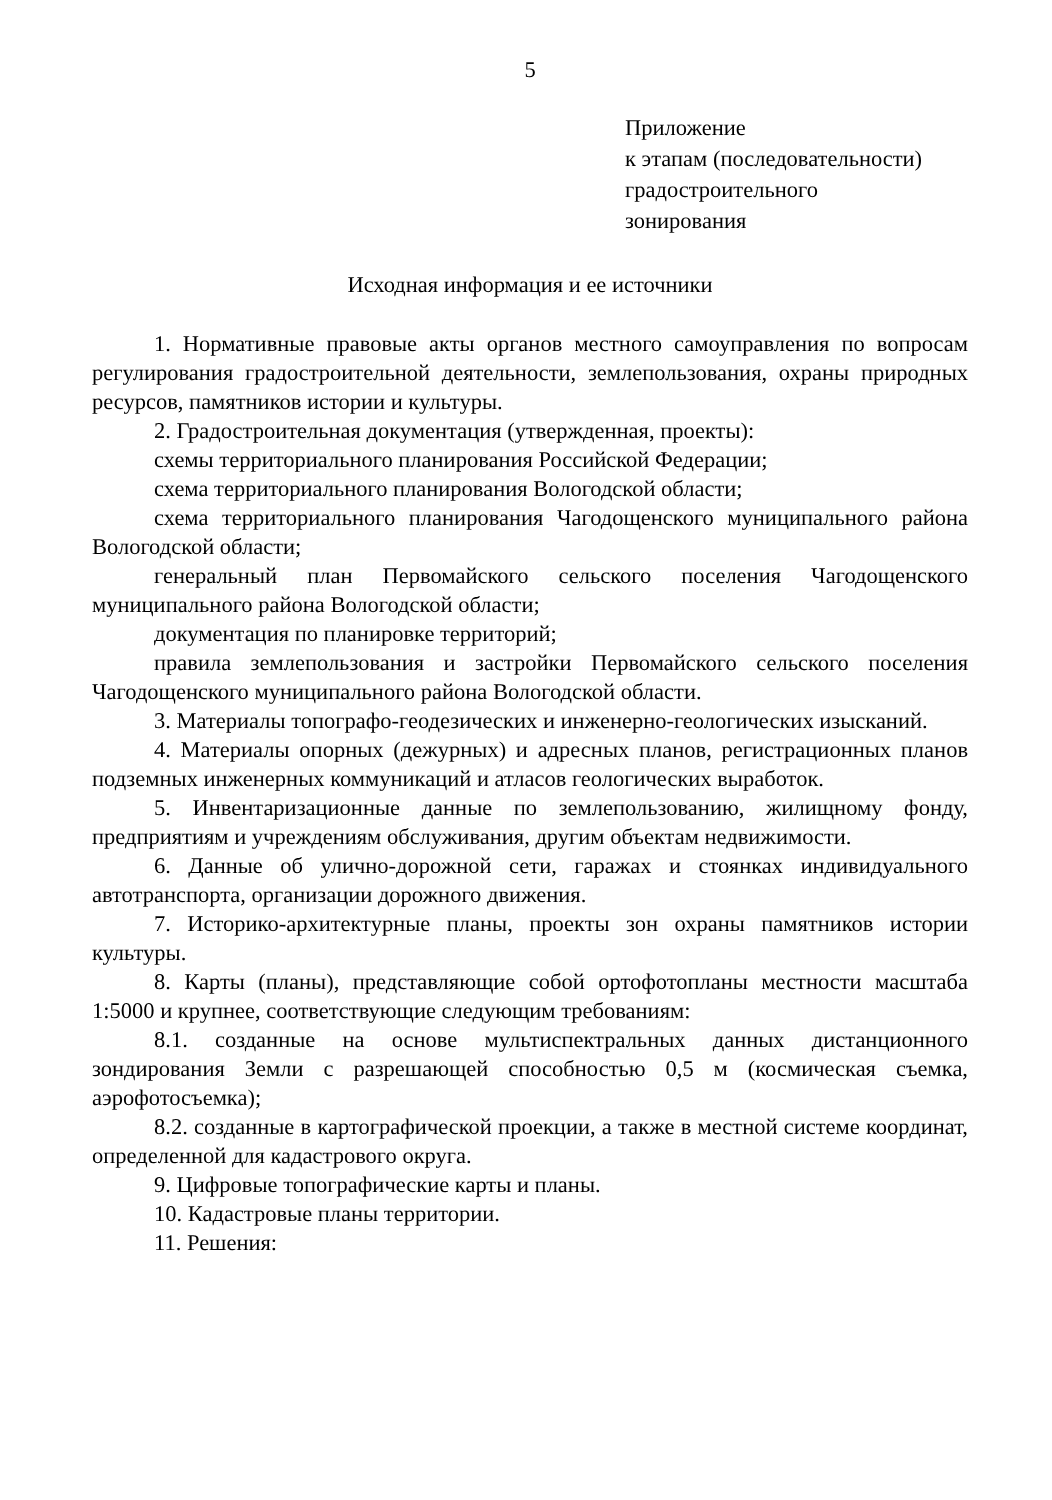5
Приложение
к этапам (последовательности)
градостроительного
зонирования
Исходная информация и ее источники
1. Нормативные правовые акты органов местного самоуправления по вопросам регулирования градостроительной деятельности, землепользования, охраны природных ресурсов, памятников истории и культуры.
2. Градостроительная документация (утвержденная, проекты):
схемы территориального планирования Российской Федерации;
схема территориального планирования Вологодской области;
схема территориального планирования Чагодощенского муниципального района Вологодской области;
генеральный план Первомайского сельского поселения Чагодощенского муниципального района Вологодской области;
документация по планировке территорий;
правила землепользования и застройки Первомайского сельского поселения Чагодощенского муниципального района Вологодской области.
3. Материалы топографо-геодезических и инженерно-геологических изысканий.
4. Материалы опорных (дежурных) и адресных планов, регистрационных планов подземных инженерных коммуникаций и атласов геологических выработок.
5. Инвентаризационные данные по землепользованию, жилищному фонду, предприятиям и учреждениям обслуживания, другим объектам недвижимости.
6. Данные об улично-дорожной сети, гаражах и стоянках индивидуального автотранспорта, организации дорожного движения.
7. Историко-архитектурные планы, проекты зон охраны памятников истории культуры.
8. Карты (планы), представляющие собой ортофотопланы местности масштаба 1:5000 и крупнее, соответствующие следующим требованиям:
8.1. созданные на основе мультиспектральных данных дистанционного зондирования Земли с разрешающей способностью 0,5 м (космическая съемка, аэрофотосъемка);
8.2. созданные в картографической проекции, а также в местной системе координат, определенной для кадастрового округа.
9. Цифровые топографические карты и планы.
10. Кадастровые планы территории.
11. Решения: